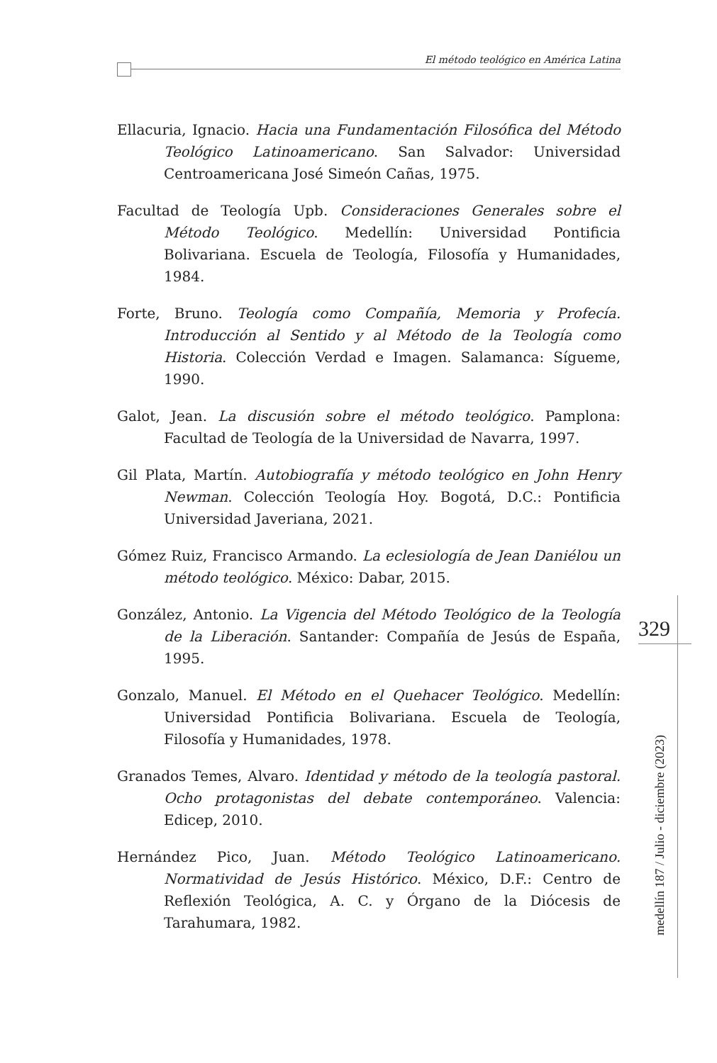El método teológico en América Latina
Ellacuria, Ignacio. Hacia una Fundamentación Filosófica del Método Teológico Latinoamericano. San Salvador: Universidad Centroamericana José Simeón Cañas, 1975.
Facultad de Teología Upb. Consideraciones Generales sobre el Método Teológico. Medellín: Universidad Pontificia Bolivariana. Escuela de Teología, Filosofía y Humanidades, 1984.
Forte, Bruno. Teología como Compañía, Memoria y Profecía. Introducción al Sentido y al Método de la Teología como Historia. Colección Verdad e Imagen. Salamanca: Sígueme, 1990.
Galot, Jean. La discusión sobre el método teológico. Pamplona: Facultad de Teología de la Universidad de Navarra, 1997.
Gil Plata, Martín. Autobiografía y método teológico en John Henry Newman. Colección Teología Hoy. Bogotá, D.C.: Pontificia Universidad Javeriana, 2021.
Gómez Ruiz, Francisco Armando. La eclesiología de Jean Daniélou un método teológico. México: Dabar, 2015.
González, Antonio. La Vigencia del Método Teológico de la Teología de la Liberación. Santander: Compañía de Jesús de España, 1995.
Gonzalo, Manuel. El Método en el Quehacer Teológico. Medellín: Universidad Pontificia Bolivariana. Escuela de Teología, Filosofía y Humanidades, 1978.
Granados Temes, Alvaro. Identidad y método de la teología pastoral. Ocho protagonistas del debate contemporáneo. Valencia: Edicep, 2010.
Hernández Pico, Juan. Método Teológico Latinoamericano. Normatividad de Jesús Histórico. México, D.F.: Centro de Reflexión Teológica, A. C. y Órgano de la Diócesis de Tarahumara, 1982.
329
medellín 187 / Julio - diciembre (2023)